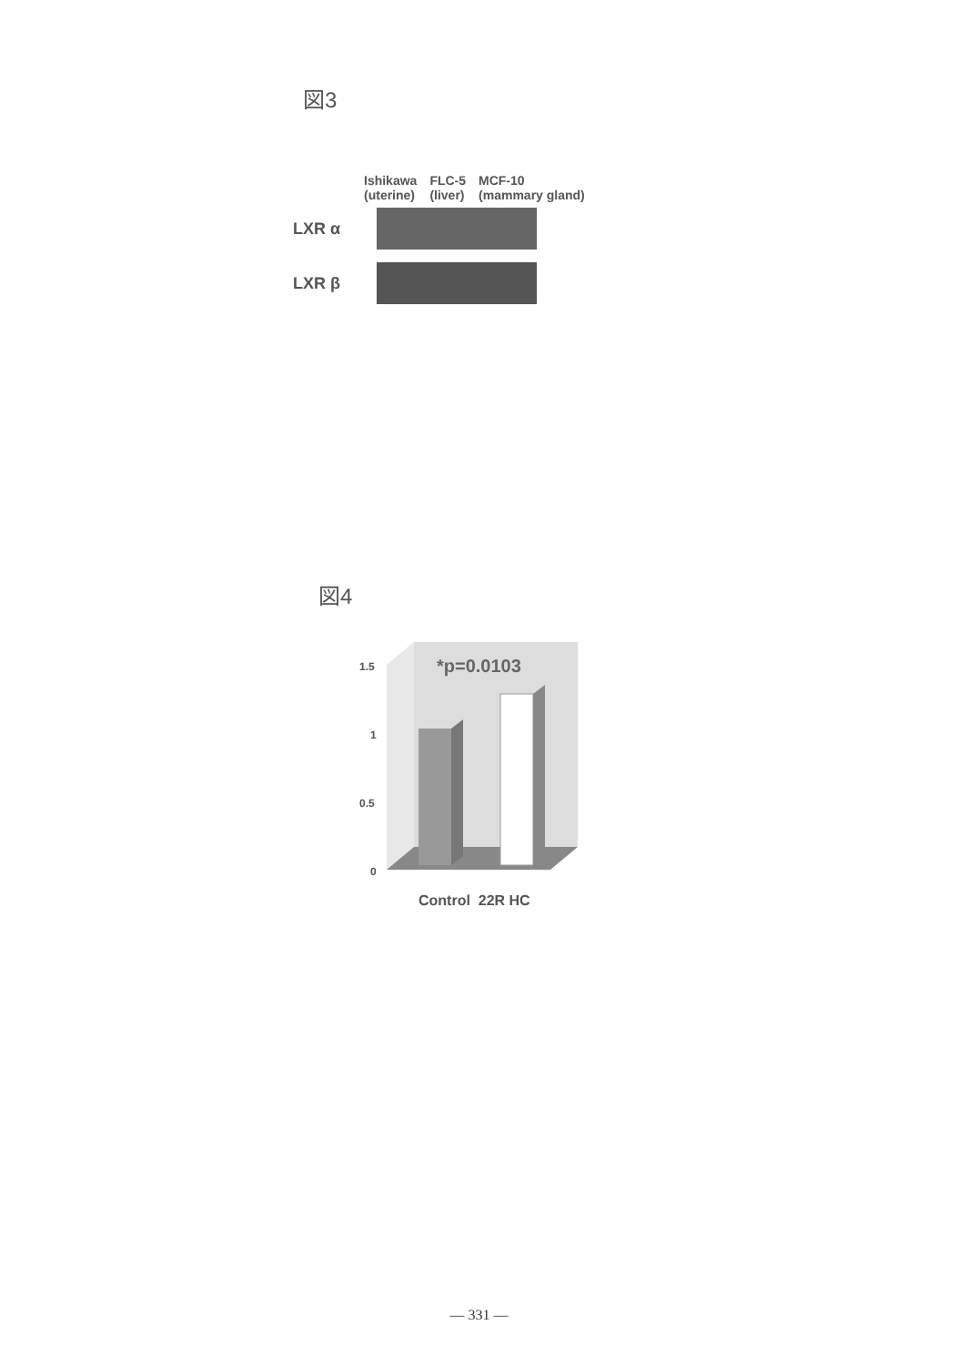図3
Ishikawa
(uterine)
FLC-5
(liver)
MCF-10
(mammary gland)
LXR α
LXR β
図4
1.5
1
0.5
0
*p=0.0103
Control 22R HC
— 331 —